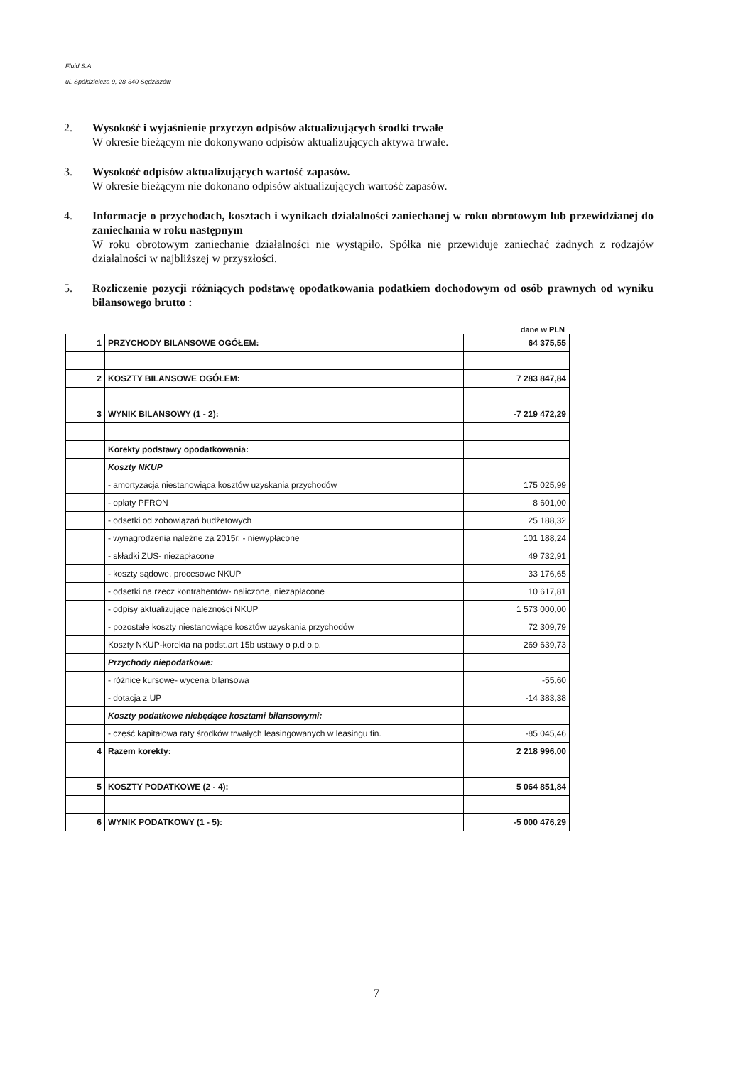Fluid S.A
ul. Spółdzielcza 9, 28-340 Sędziszów
2. Wysokość i wyjaśnienie przyczyn odpisów aktualizujących środki trwałe
W okresie bieżącym nie dokonywano odpisów aktualizujących aktywa trwałe.
3. Wysokość odpisów aktualizujących wartość zapasów.
W okresie bieżącym nie dokonano odpisów aktualizujących wartość zapasów.
4. Informacje o przychodach, kosztach i wynikach działalności zaniechanej w roku obrotowym lub przewidzianej do zaniechania w roku następnym
W roku obrotowym zaniechanie działalności nie wystąpiło. Spółka nie przewiduje zaniechać żadnych z rodzajów działalności w najbliższej w przyszłości.
5. Rozliczenie pozycji różniących podstawę opodatkowania podatkiem dochodowym od osób prawnych od wyniku bilansowego brutto :
dane w PLN
| 1 | PRZYCHODY BILANSOWE OGÓŁEM: | 64 375,55 |
| 2 | KOSZTY BILANSOWE OGÓŁEM: | 7 283 847,84 |
| 3 | WYNIK BILANSOWY (1 - 2): | -7 219 472,29 |
| | Korekty podstawy opodatkowania: | |
| | Koszty NKUP | |
| | - amortyzacja niestanowiąca kosztów uzyskania przychodów | 175 025,99 |
| | - opłaty PFRON | 8 601,00 |
| | - odsetki od zobowiązań budżetowych | 25 188,32 |
| | - wynagrodzenia należne za 2015r. - niewypłacone | 101 188,24 |
| | - składki ZUS- niezapłacone | 49 732,91 |
| | - koszty sądowe, procesowe NKUP | 33 176,65 |
| | - odsetki na rzecz kontrahentów- naliczone, niezapłacone | 10 617,81 |
| | - odpisy aktualizujące należności NKUP | 1 573 000,00 |
| | - pozostałe koszty niestanowiące kosztów uzyskania przychodów | 72 309,79 |
| | Koszty NKUP-korekta na podst.art 15b ustawy o p.d o.p. | 269 639,73 |
| | Przychody niepodatkowe: | |
| | - różnice kursowe- wycena bilansowa | -55,60 |
| | - dotacja z UP | -14 383,38 |
| | Koszty podatkowe niebędące kosztami bilansowymi: | |
| | - część kapitałowa raty środków trwałych leasingowanych w leasingu fin. | -85 045,46 |
| 4 | Razem korekty: | 2 218 996,00 |
| 5 | KOSZTY PODATKOWE (2 - 4): | 5 064 851,84 |
| 6 | WYNIK PODATKOWY (1 - 5): | -5 000 476,29 |
7